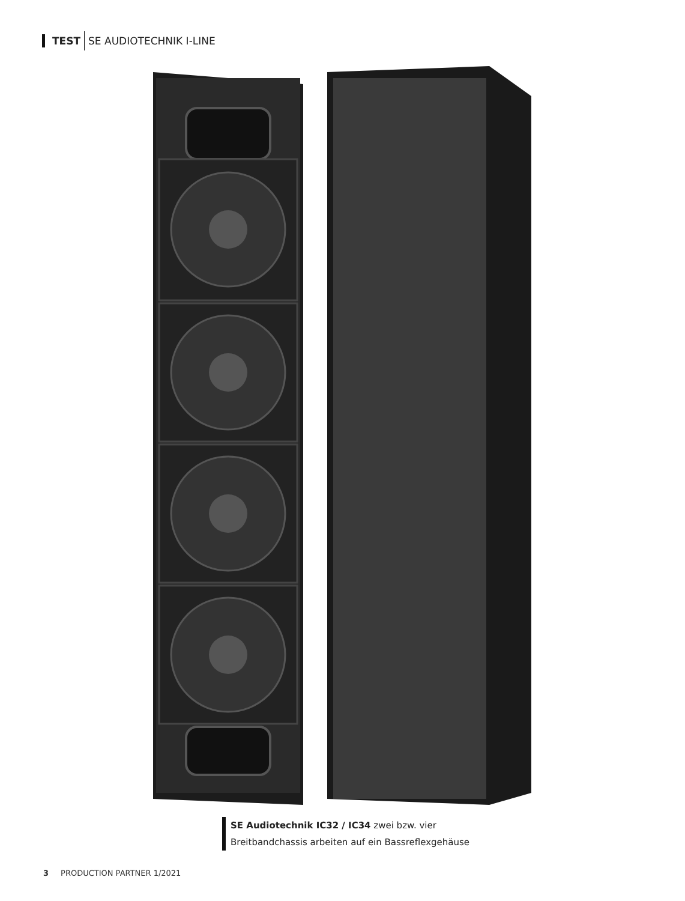TEST SE AUDIOTECHNIK I-LINE
SE Audiotechnik IC32 / IC34 zwei bzw. vier
Breitbandchassis arbeiten auf ein Bassreflexgehäuse
3 PRODUCTION PARTNER 1/2021